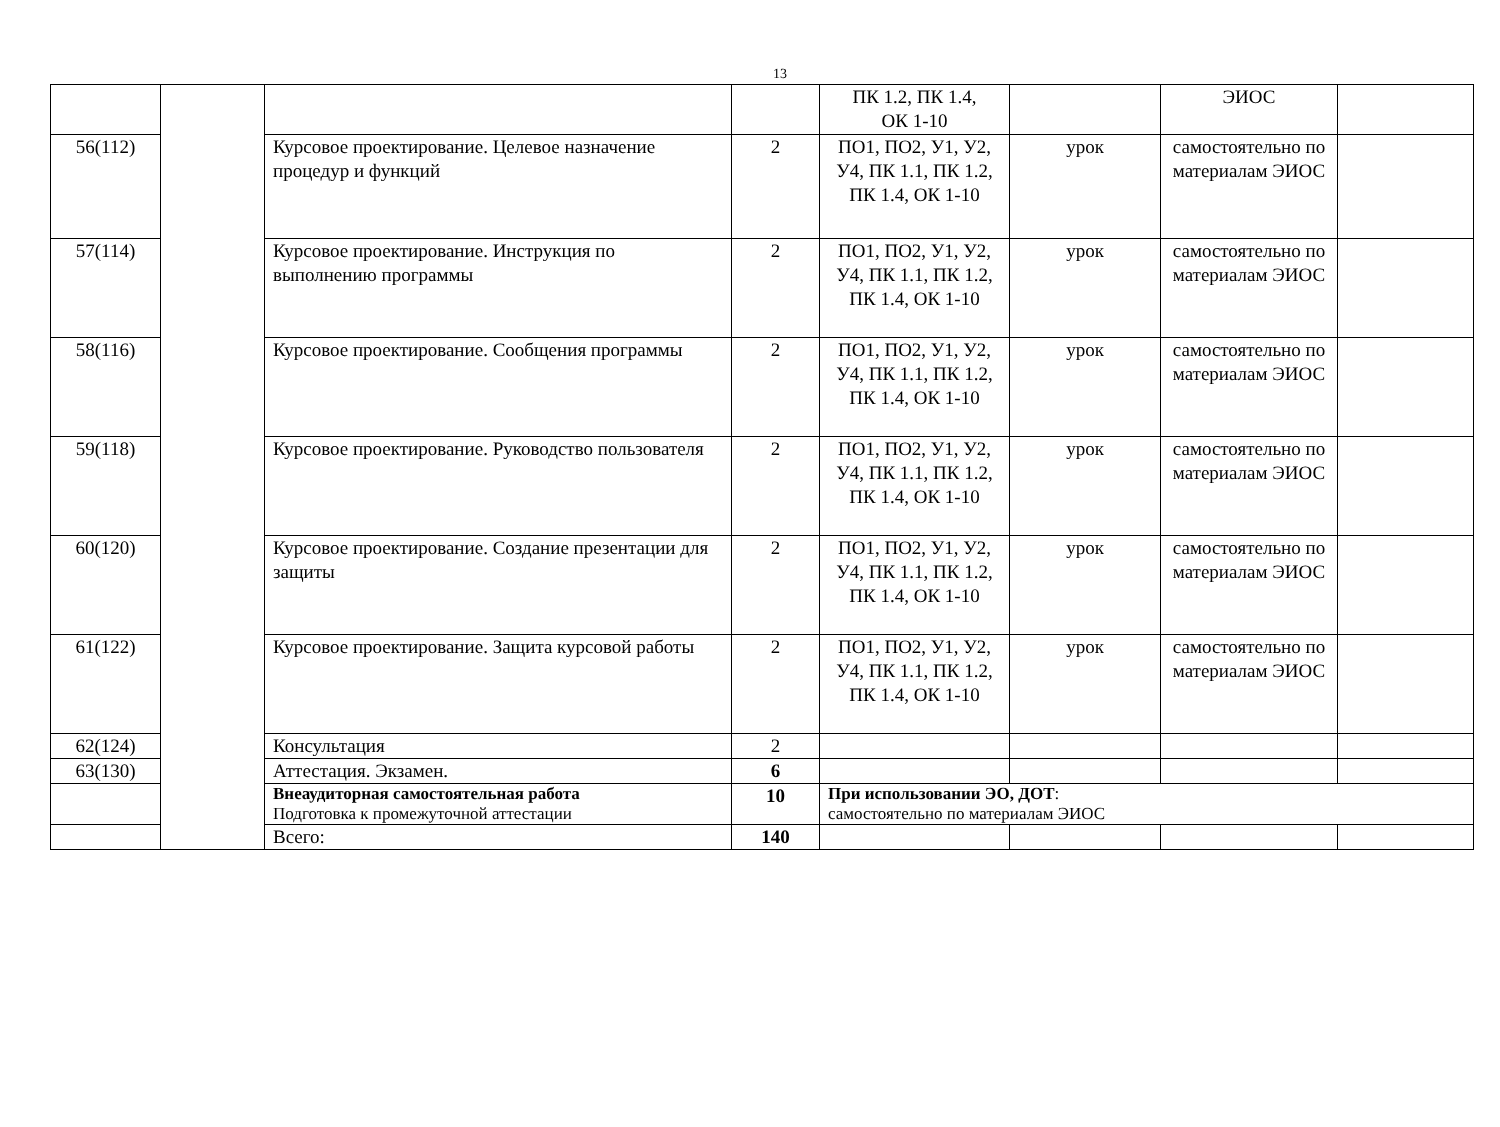13
| | | | | ПК 1.2, ПК 1.4, ОК 1-10 | | ЭИОС | |
| 56(112) | | Курсовое проектирование. Целевое назначение процедур и функций | 2 | ПО1, ПО2, У1, У2, У4, ПК 1.1, ПК 1.2, ПК 1.4, ОК 1-10 | урок | самостоятельно по материалам ЭИОС | |
| 57(114) | | Курсовое проектирование. Инструкция по выполнению программы | 2 | ПО1, ПО2, У1, У2, У4, ПК 1.1, ПК 1.2, ПК 1.4, ОК 1-10 | урок | самостоятельно по материалам ЭИОС | |
| 58(116) | | Курсовое проектирование. Сообщения программы | 2 | ПО1, ПО2, У1, У2, У4, ПК 1.1, ПК 1.2, ПК 1.4, ОК 1-10 | урок | самостоятельно по материалам ЭИОС | |
| 59(118) | | Курсовое проектирование. Руководство пользователя | 2 | ПО1, ПО2, У1, У2, У4, ПК 1.1, ПК 1.2, ПК 1.4, ОК 1-10 | урок | самостоятельно по материалам ЭИОС | |
| 60(120) | | Курсовое проектирование. Создание презентации для защиты | 2 | ПО1, ПО2, У1, У2, У4, ПК 1.1, ПК 1.2, ПК 1.4, ОК 1-10 | урок | самостоятельно по материалам ЭИОС | |
| 61(122) | | Курсовое проектирование. Защита курсовой работы | 2 | ПО1, ПО2, У1, У2, У4, ПК 1.1, ПК 1.2, ПК 1.4, ОК 1-10 | урок | самостоятельно по материалам ЭИОС | |
| 62(124) | | Консультация | 2 | | | | |
| 63(130) | | Аттестация. Экзамен. | 6 | | | | |
| | | Внеаудиторная самостоятельная работа Подготовка к промежуточной аттестации | 10 | При использовании ЭО, ДОТ : самостоятельно по материалам ЭИОС | | | |
| | | Всего: | 140 | | | | |